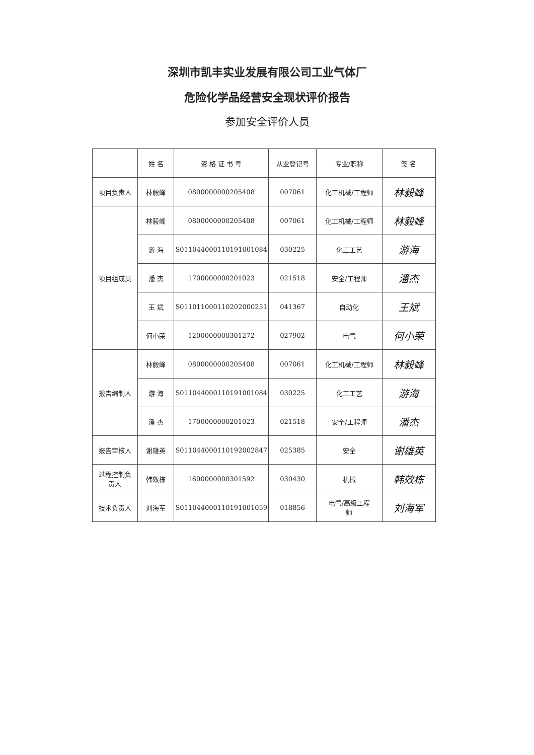深圳市凯丰实业发展有限公司工业气体厂
危险化学品经营安全现状评价报告
参加安全评价人员
| | 姓 名 | 资 格 证 书 号 | 从业登记号 | 专业/职称 | 签 名 |
| --- | --- | --- | --- | --- | --- |
| 项目负责人 | 林毅峰 | 0800000000205408 | 007061 | 化工机械/工程师 | 林毅峰 |
| 项目组成员 | 林毅峰 | 0800000000205408 | 007061 | 化工机械/工程师 | 林毅峰 |
| | 游 海 | S011044000110191001084 | 030225 | 化工工艺 | 游海 |
| | 潘 杰 | 1700000000201023 | 021518 | 安全/工程师 | 潘杰 |
| | 王 斌 | S011011000110202000251 | 041367 | 自动化 | 王斌 |
| | 何小荣 | 1200000000301272 | 027902 | 电气 | 何小荣 |
| 报告编制人 | 林毅峰 | 0800000000205408 | 007061 | 化工机械/工程师 | 林毅峰 |
| | 游 海 | S011044000110191001084 | 030225 | 化工工艺 | 游海 |
| | 潘 杰 | 1700000000201023 | 021518 | 安全/工程师 | 潘杰 |
| 报告审核人 | 谢雄英 | S011044000110192002847 | 025385 | 安全 | 谢雄英 |
| 过程控制负 责人 | 韩效栋 | 1600000000301592 | 030430 | 机械 | 韩效栋 |
| 技术负责人 | 刘海军 | S011044000110191001059 | 018856 | 电气/高级工程 师 | 刘海军 |